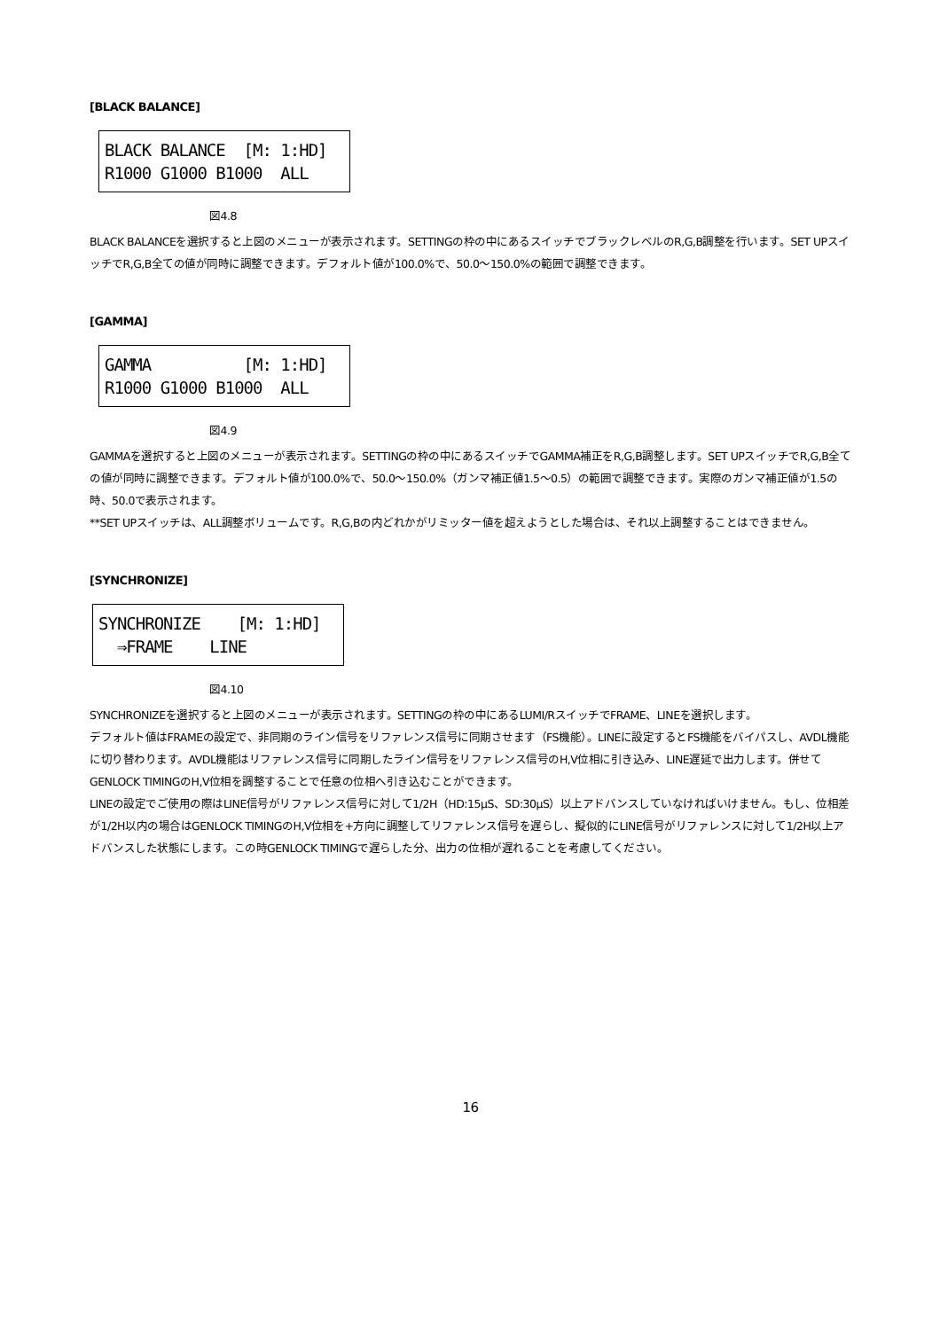[BLACK BALANCE]
BLACK BALANCE [M: 1:HD] R1000 G1000 B1000 ALL
図4.8
BLACK BALANCEを選択すると上図のメニューが表示されます。SETTINGの枠の中にあるスイッチでブラックレベルのR,G,B調整を行います。SET UPスイッチでR,G,B全ての値が同時に調整できます。デフォルト値が100.0%で、50.0～150.0%の範囲で調整できます。
[GAMMA]
GAMMA [M: 1:HD] R1000 G1000 B1000 ALL
図4.9
GAMMAを選択すると上図のメニューが表示されます。SETTINGの枠の中にあるスイッチでGAMMA補正をR,G,B調整します。SET UPスイッチでR,G,B全ての値が同時に調整できます。デフォルト値が100.0%で、50.0～150.0%（ガンマ補正値1.5～0.5）の範囲で調整できます。実際のガンマ補正値が1.5の時、50.0で表示されます。
**SET UPスイッチは、ALL調整ボリュームです。R,G,Bの内どれかがリミッター値を超えようとした場合は、それ以上調整することはできません。
[SYNCHRONIZE]
SYNCHRONIZE [M: 1:HD] ⇒FRAME LINE
図4.10
SYNCHRONIZEを選択すると上図のメニューが表示されます。SETTINGの枠の中にあるLUMI/RスイッチでFRAME、LINEを選択します。
デフォルト値はFRAMEの設定で、非同期のライン信号をリファレンス信号に同期させます（FS機能）。LINEに設定するとFS機能をバイパスし、AVDL機能に切り替わります。AVDL機能はリファレンス信号に同期したライン信号をリファレンス信号のH,V位相に引き込み、LINE遅延で出力します。併せてGENLOCK TIMINGのH,V位相を調整することで任意の位相へ引き込むことができます。
LINEの設定でご使用の際はLINE信号がリファレンス信号に対して1/2H（HD:15μS、SD:30μS）以上アドバンスしていなければいけません。もし、位相差が1/2H以内の場合はGENLOCK TIMINGのH,V位相を+方向に調整してリファレンス信号を遅らし、擬似的にLINE信号がリファレンスに対して1/2H以上アドバンスした状態にします。この時GENLOCK TIMINGで遅らした分、出力の位相が遅れることを考慮してください。
16